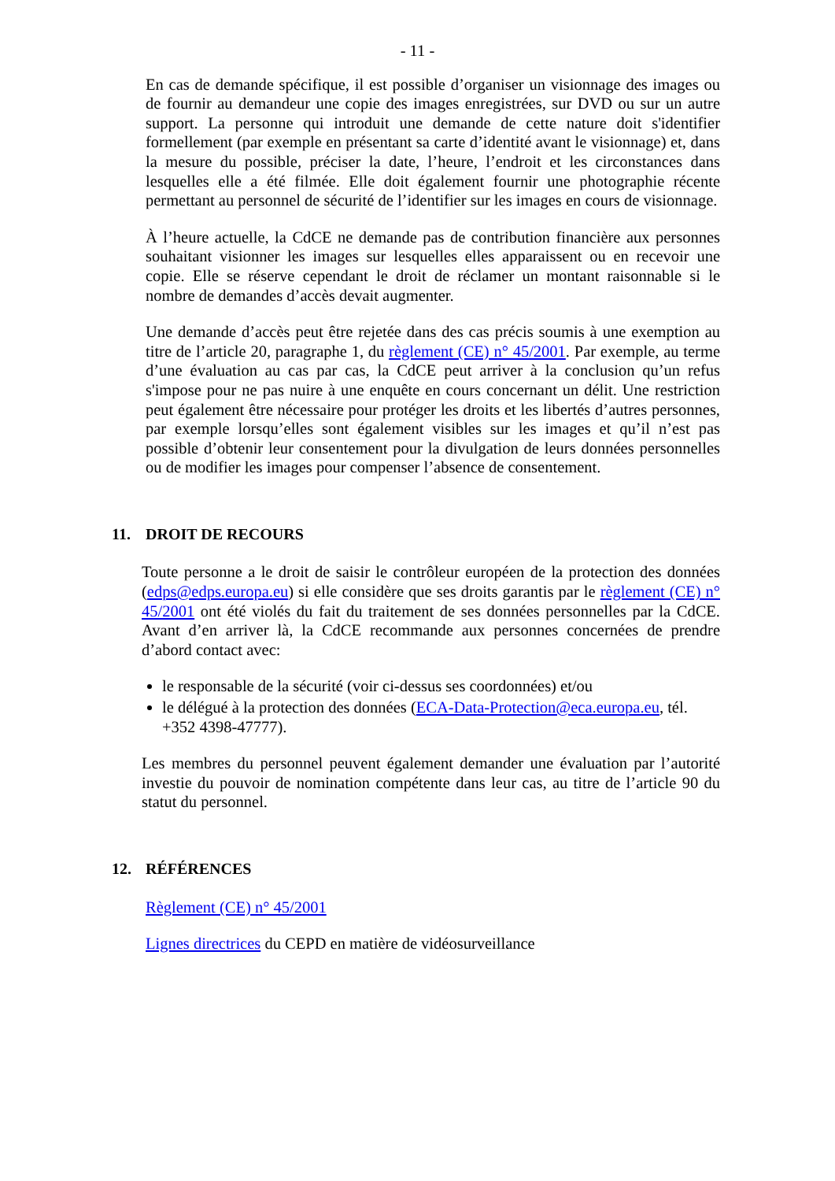- 11 -
En cas de demande spécifique, il est possible d’organiser un visionnage des images ou de fournir au demandeur une copie des images enregistrées, sur DVD ou sur un autre support. La personne qui introduit une demande de cette nature doit s'identifier formellement (par exemple en présentant sa carte d’identité avant le visionnage) et, dans la mesure du possible, préciser la date, l’heure, l’endroit et les circonstances dans lesquelles elle a été filmée. Elle doit également fournir une photographie récente permettant au personnel de sécurité de l’identifier sur les images en cours de visionnage.
À l’heure actuelle, la CdCE ne demande pas de contribution financière aux personnes souhaitant visionner les images sur lesquelles elles apparaissent ou en recevoir une copie. Elle se réserve cependant le droit de réclamer un montant raisonnable si le nombre de demandes d’accès devait augmenter.
Une demande d’accès peut être rejetée dans des cas précis soumis à une exemption au titre de l’article 20, paragraphe 1, du règlement (CE) n° 45/2001. Par exemple, au terme d’une évaluation au cas par cas, la CdCE peut arriver à la conclusion qu’un refus s'impose pour ne pas nuire à une enquête en cours concernant un délit. Une restriction peut également être nécessaire pour protéger les droits et les libertés d’autres personnes, par exemple lorsqu’elles sont également visibles sur les images et qu’il n’est pas possible d’obtenir leur consentement pour la divulgation de leurs données personnelles ou de modifier les images pour compenser l’absence de consentement.
11. DROIT DE RECOURS
Toute personne a le droit de saisir le contrôleur européen de la protection des données (edps@edps.europa.eu) si elle considère que ses droits garantis par le règlement (CE) n° 45/2001 ont été violés du fait du traitement de ses données personnelles par la CdCE. Avant d’en arriver là, la CdCE recommande aux personnes concernées de prendre d’abord contact avec:
le responsable de la sécurité (voir ci-dessus ses coordonnées) et/ou
le délégué à la protection des données (ECA-Data-Protection@eca.europa.eu, tél. +352 4398-47777).
Les membres du personnel peuvent également demander une évaluation par l’autorité investie du pouvoir de nomination compétente dans leur cas, au titre de l’article 90 du statut du personnel.
12. RÉFÉRENCES
Règlement (CE) n° 45/2001
Lignes directrices du CEPD en matière de vidéosurveillance